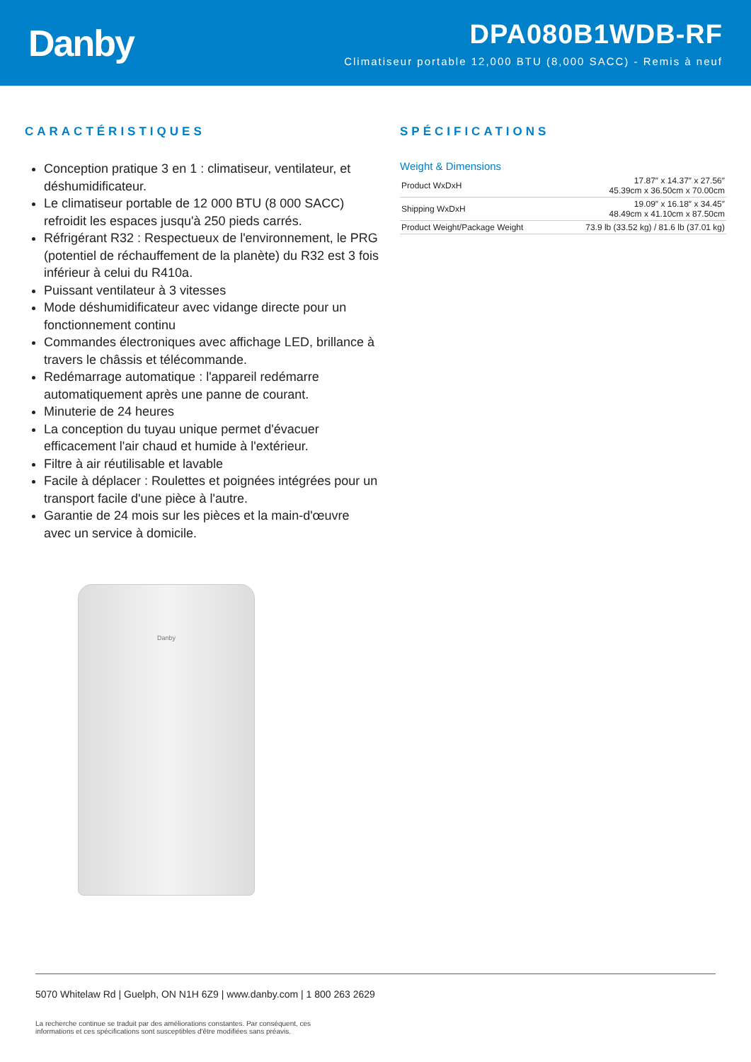Danby
DPA080B1WDB-RF
Climatiseur portable 12,000 BTU (8,000 SACC) - Remis à neuf
CARACTÉRISTIQUES
Conception pratique 3 en 1 : climatiseur, ventilateur, et déshumidificateur.
Le climatiseur portable de 12 000 BTU (8 000 SACC) refroidit les espaces jusqu'à 250 pieds carrés.
Réfrigérant R32 : Respectueux de l'environnement, le PRG (potentiel de réchauffement de la planète) du R32 est 3 fois inférieur à celui du R410a.
Puissant ventilateur à 3 vitesses
Mode déshumidificateur avec vidange directe pour un fonctionnement continu
Commandes électroniques avec affichage LED, brillance à travers le châssis et télécommande.
Redémarrage automatique : l'appareil redémarre automatiquement après une panne de courant.
Minuterie de 24 heures
La conception du tuyau unique permet d'évacuer efficacement l'air chaud et humide à l'extérieur.
Filtre à air réutilisable et lavable
Facile à déplacer : Roulettes et poignées intégrées pour un transport facile d'une pièce à l'autre.
Garantie de 24 mois sur les pièces et la main-d'œuvre avec un service à domicile.
Danby
SPÉCIFICATIONS
Weight & Dimensions
| Product WxDxH | 17.87″ x 14.37″ x 27.56″ 45.39cm x 36.50cm x 70.00cm |
| Shipping WxDxH | 19.09″ x 16.18″ x 34.45″ 48.49cm x 41.10cm x 87.50cm |
| Product Weight/Package Weight | 73.9 lb (33.52 kg) / 81.6 lb (37.01 kg) |
5070 Whitelaw Rd | Guelph, ON N1H 6Z9 | www.danby.com | 1 800 263 2629
La recherche continue se traduit par des améliorations constantes. Par conséquent, ces informations et ces spécifications sont susceptibles d'être modifiées sans préavis.